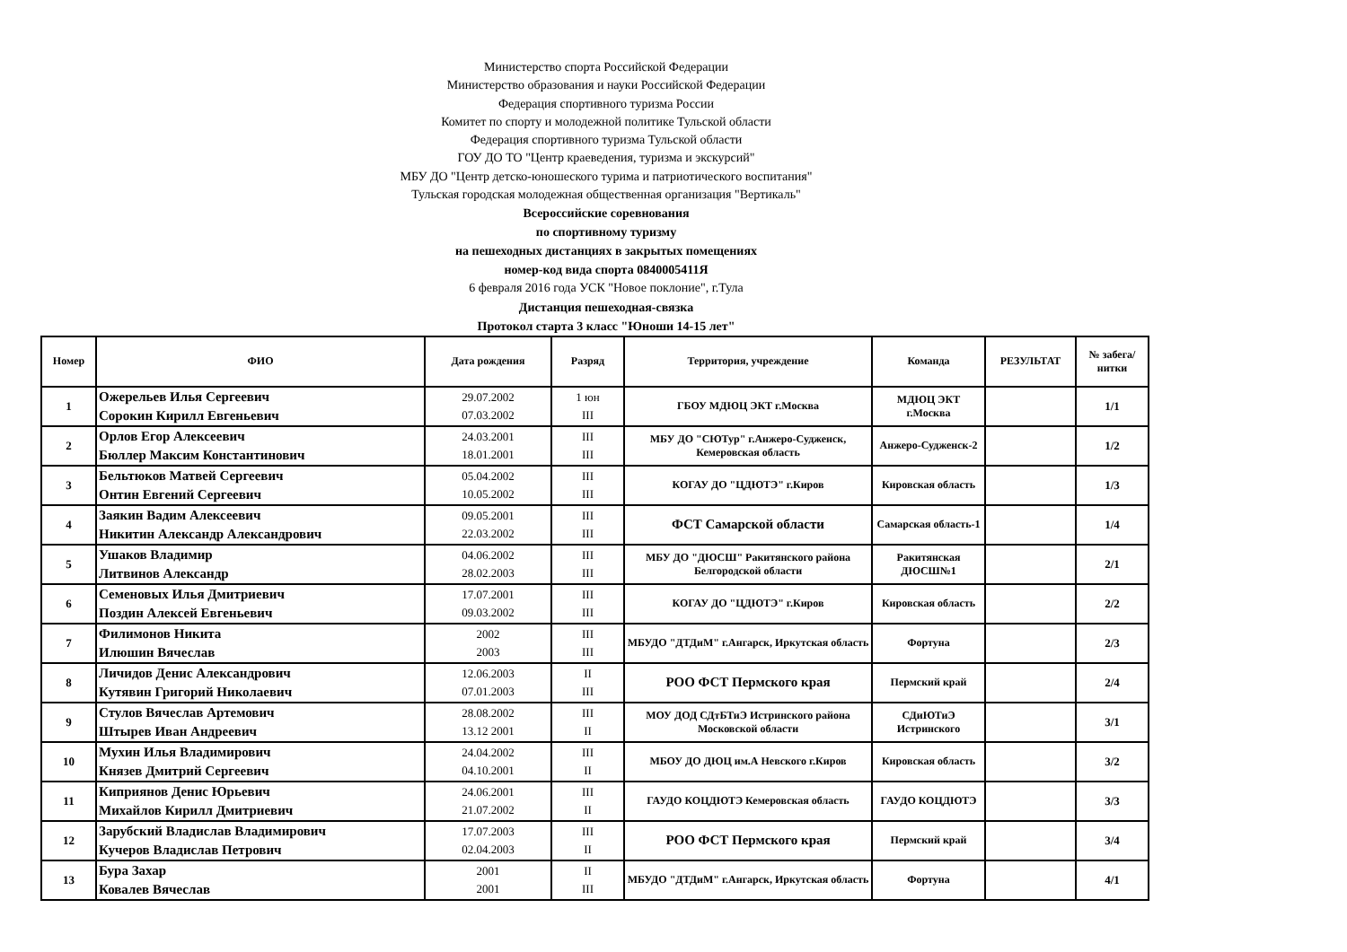Министерство спорта Российской Федерации
Министерство образования и науки Российской Федерации
Федерация спортивного туризма России
Комитет по спорту и молодежной политике Тульской области
Федерация спортивного туризма Тульской области
ГОУ ДО ТО "Центр краеведения, туризма и экскурсий"
МБУ ДО "Центр детско-юношеского турима и патриотического воспитания"
Тульская городская молодежная общественная организация "Вертикаль"
Всероссийские соревнования
по спортивному туризму
на пешеходных дистанциях в закрытых помещениях
номер-код вида спорта 0840005411Я
6 февраля 2016 года УСК "Новое поклоние", г.Тула
Дистанция пешеходная-связка
Протокол старта 3 класс "Юноши 14-15 лет"
| Номер | ФИО | Дата рождения | Разряд | Территория, учреждение | Команда | РЕЗУЛЬТАТ | № забега/ нитки |
| --- | --- | --- | --- | --- | --- | --- | --- |
| 1 | Ожерельев Илья Сергеевич Сорокин Кирилл Евгеньевич | 29.07.2002 07.03.2002 | 1 юн III | ГБОУ МДЮЦ ЭКТ г.Москва | МДЮЦ ЭКТ г.Москва | | 1/1 |
| 2 | Орлов Егор Алексеевич Бюллер Максим Константинович | 24.03.2001 18.01.2001 | III III | МБУ ДО "СЮТур" г.Анжеро-Судженск, Кемеровская область | Анжеро-Судженск-2 | | 1/2 |
| 3 | Бельтюков Матвей Сергеевич Онтин Евгений Сергеевич | 05.04.2002 10.05.2002 | III III | КОГАУ ДО "ЦДЮТЭ" г.Киров | Кировская область | | 1/3 |
| 4 | Заякин Вадим Алексеевич Никитин Александр Александрович | 09.05.2001 22.03.2002 | III III | ФСТ Самарской области | Самарская область-1 | | 1/4 |
| 5 | Ушаков Владимир Литвинов Александр | 04.06.2002 28.02.2003 | III III | МБУ ДО "ДЮСШ" Ракитянского района Белгородской области | Ракитянская ДЮСШ№1 | | 2/1 |
| 6 | Семеновых Илья Дмитриевич Поздин Алексей Евгеньевич | 17.07.2001 09.03.2002 | III III | КОГАУ ДО "ЦДЮТЭ" г.Киров | Кировская область | | 2/2 |
| 7 | Филимонов Никита Илюшин Вячеслав | 2002 2003 | III III | МБУДО "ДТДиМ" г.Ангарск, Иркутская область | Фортуна | | 2/3 |
| 8 | Личидов Денис Александрович Кутявин Григорий Николаевич | 12.06.2003 07.01.2003 | II III | РОО ФСТ Пермского края | Пермский край | | 2/4 |
| 9 | Стулов Вячеслав Артемович Штырев Иван Андреевич | 28.08.2002 13.12 2001 | III II | МОУ ДОД СДтБТиЭ Истринского района Московской области | СДиЮТиЭ Истринского | | 3/1 |
| 10 | Мухин Илья Владимирович Князев Дмитрий Сергеевич | 24.04.2002 04.10.2001 | III II | МБОУ ДО ДЮЦ им.А Невского г.Киров | Кировская область | | 3/2 |
| 11 | Киприянов Денис Юрьевич Михайлов Кирилл Дмитриевич | 24.06.2001 21.07.2002 | III II | ГАУДО КОЦДЮТЭ Кемеровская область | ГАУДО КОЦДЮТЭ | | 3/3 |
| 12 | Зарубский Владислав Владимирович Кучеров Владислав Петрович | 17.07.2003 02.04.2003 | III II | РОО ФСТ Пермского края | Пермский край | | 3/4 |
| 13 | Бура Захар Ковалев Вячеслав | 2001 2001 | II III | МБУДО "ДТДиМ" г.Ангарск, Иркутская область | Фортуна | | 4/1 |